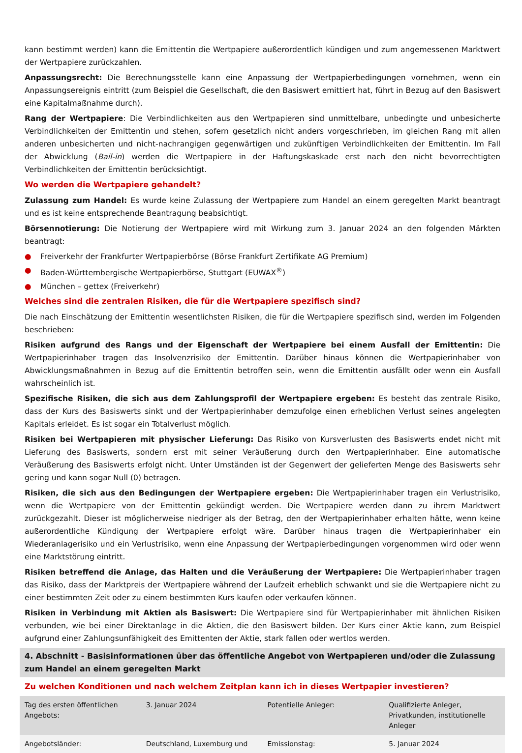kann bestimmt werden) kann die Emittentin die Wertpapiere außerordentlich kündigen und zum angemessenen Marktwert der Wertpapiere zurückzahlen.
Anpassungsrecht: Die Berechnungsstelle kann eine Anpassung der Wertpapierbedingungen vornehmen, wenn ein Anpassungsereignis eintritt (zum Beispiel die Gesellschaft, die den Basiswert emittiert hat, führt in Bezug auf den Basiswert eine Kapitalmaßnahme durch).
Rang der Wertpapiere: Die Verbindlichkeiten aus den Wertpapieren sind unmittelbare, unbedingte und unbesicherte Verbindlichkeiten der Emittentin und stehen, sofern gesetzlich nicht anders vorgeschrieben, im gleichen Rang mit allen anderen unbesicherten und nicht-nachrangigen gegenwärtigen und zukünftigen Verbindlichkeiten der Emittentin. Im Fall der Abwicklung (Bail-in) werden die Wertpapiere in der Haftungskaskade erst nach den nicht bevorrechtigten Verbindlichkeiten der Emittentin berücksichtigt.
Wo werden die Wertpapiere gehandelt?
Zulassung zum Handel: Es wurde keine Zulassung der Wertpapiere zum Handel an einem geregelten Markt beantragt und es ist keine entsprechende Beantragung beabsichtigt.
Börsennotierung: Die Notierung der Wertpapiere wird mit Wirkung zum 3. Januar 2024 an den folgenden Märkten beantragt:
● Freiverkehr der Frankfurter Wertpapierbörse (Börse Frankfurt Zertifikate AG Premium)
● Baden-Württembergische Wertpapierbörse, Stuttgart (EUWAX<sup>®</sup>)
● München – gettex (Freiverkehr)
Welches sind die zentralen Risiken, die für die Wertpapiere spezifisch sind?
Die nach Einschätzung der Emittentin wesentlichsten Risiken, die für die Wertpapiere spezifisch sind, werden im Folgenden beschrieben:
Risiken aufgrund des Rangs und der Eigenschaft der Wertpapiere bei einem Ausfall der Emittentin: Die Wertpapierinhaber tragen das Insolvenzrisiko der Emittentin. Darüber hinaus können die Wertpapierinhaber von Abwicklungsmaßnahmen in Bezug auf die Emittentin betroffen sein, wenn die Emittentin ausfällt oder wenn ein Ausfall wahrscheinlich ist.
Spezifische Risiken, die sich aus dem Zahlungsprofil der Wertpapiere ergeben: Es besteht das zentrale Risiko, dass der Kurs des Basiswerts sinkt und der Wertpapierinhaber demzufolge einen erheblichen Verlust seines angelegten Kapitals erleidet. Es ist sogar ein Totalverlust möglich.
Risiken bei Wertpapieren mit physischer Lieferung: Das Risiko von Kursverlusten des Basiswerts endet nicht mit Lieferung des Basiswerts, sondern erst mit seiner Veräußerung durch den Wertpapierinhaber. Eine automatische Veräußerung des Basiswerts erfolgt nicht. Unter Umständen ist der Gegenwert der gelieferten Menge des Basiswerts sehr gering und kann sogar Null (0) betragen.
Risiken, die sich aus den Bedingungen der Wertpapiere ergeben: Die Wertpapierinhaber tragen ein Verlustrisiko, wenn die Wertpapiere von der Emittentin gekündigt werden. Die Wertpapiere werden dann zu ihrem Marktwert zurückgezahlt. Dieser ist möglicherweise niedriger als der Betrag, den der Wertpapierinhaber erhalten hätte, wenn keine außerordentliche Kündigung der Wertpapiere erfolgt wäre. Darüber hinaus tragen die Wertpapierinhaber ein Wiederanlagerisiko und ein Verlustrisiko, wenn eine Anpassung der Wertpapierbedingungen vorgenommen wird oder wenn eine Marktstörung eintritt.
Risiken betreffend die Anlage, das Halten und die Veräußerung der Wertpapiere: Die Wertpapierinhaber tragen das Risiko, dass der Marktpreis der Wertpapiere während der Laufzeit erheblich schwankt und sie die Wertpapiere nicht zu einer bestimmten Zeit oder zu einem bestimmten Kurs kaufen oder verkaufen können.
Risiken in Verbindung mit Aktien als Basiswert: Die Wertpapiere sind für Wertpapierinhaber mit ähnlichen Risiken verbunden, wie bei einer Direktanlage in die Aktien, die den Basiswert bilden. Der Kurs einer Aktie kann, zum Beispiel aufgrund einer Zahlungsunfähigkeit des Emittenten der Aktie, stark fallen oder wertlos werden.
4. Abschnitt - Basisinformationen über das öffentliche Angebot von Wertpapieren und/oder die Zulassung zum Handel an einem geregelten Markt
Zu welchen Konditionen und nach welchem Zeitplan kann ich in dieses Wertpapier investieren?
| Tag des ersten öffentlichen Angebots: | 3. Januar 2024 | Potentielle Anleger: | Qualifizierte Anleger, Privatkunden, institutionelle Anleger |
| Angebotsländer: | Deutschland, Luxemburg und | Emissionstag: | 5. Januar 2024 |